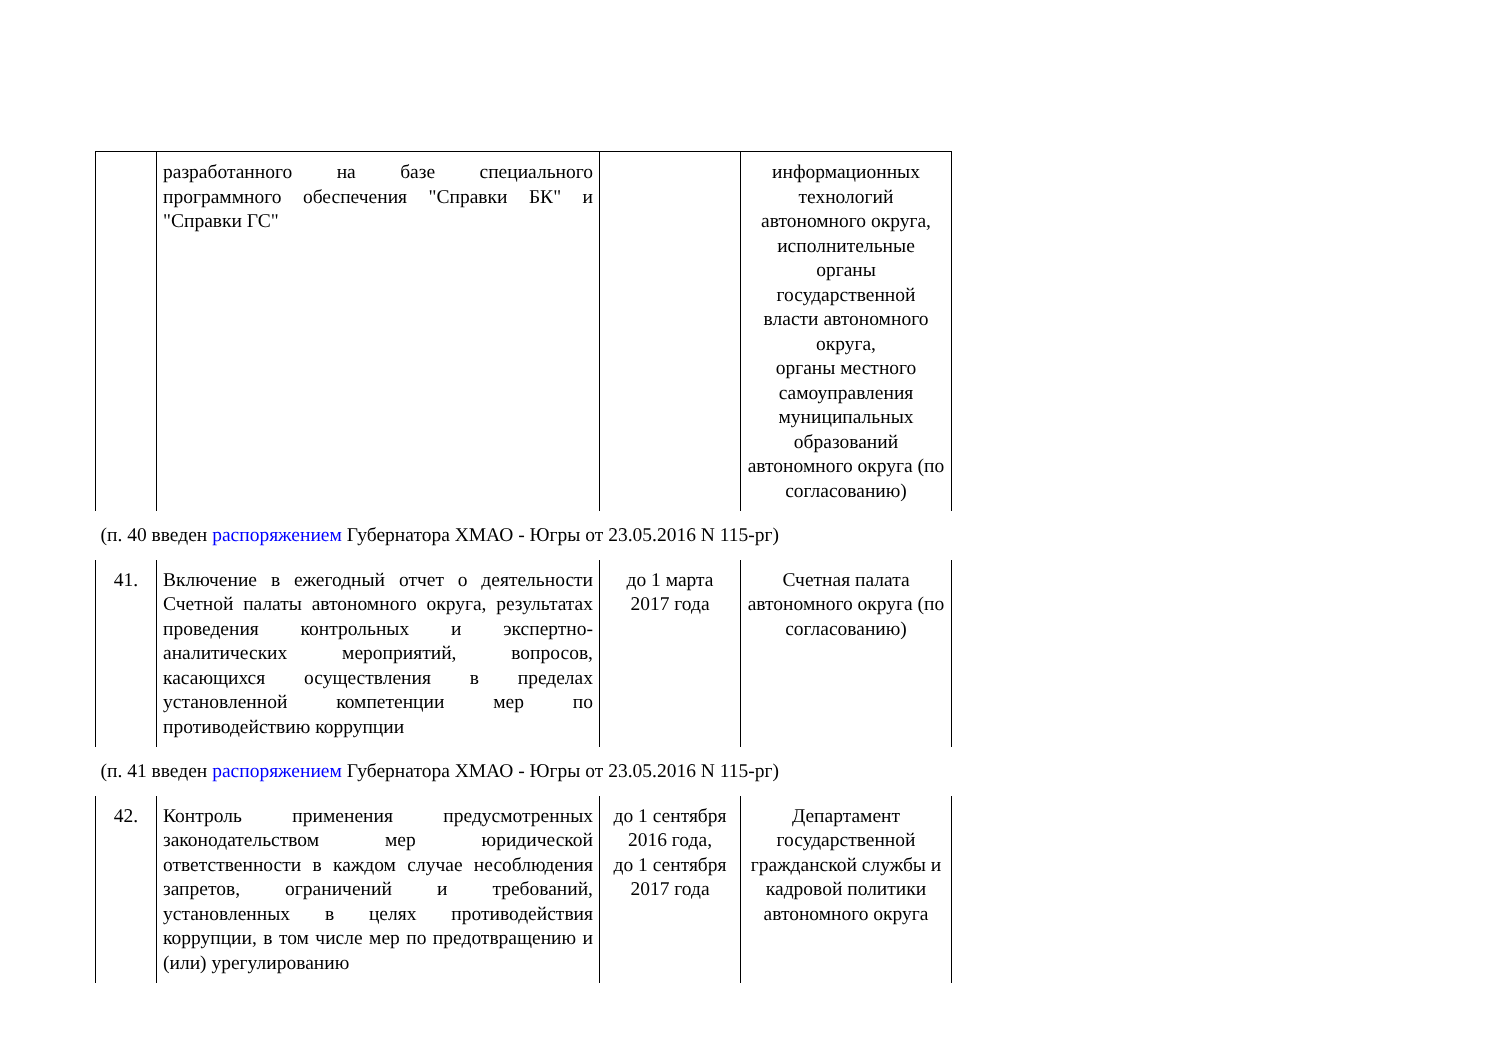| | разработанного на базе специального программного обеспечения "Справки БК" и "Справки ГС" | | информационных технологий автономного округа, исполнительные органы государственной власти автономного округа, органы местного самоуправления муниципальных образований автономного округа (по согласованию) |
| (п. 40 введен распоряжением Губернатора ХМАО - Югры от 23.05.2016 N 115-рг) | | | |
| 41. | Включение в ежегодный отчет о деятельности Счетной палаты автономного округа, результатах проведения контрольных и экспертно-аналитических мероприятий, вопросов, касающихся осуществления в пределах установленной компетенции мер по противодействию коррупции | до 1 марта 2017 года | Счетная палата автономного округа (по согласованию) |
| (п. 41 введен распоряжением Губернатора ХМАО - Югры от 23.05.2016 N 115-рг) | | | |
| 42. | Контроль применения предусмотренных законодательством мер юридической ответственности в каждом случае несоблюдения запретов, ограничений и требований, установленных в целях противодействия коррупции, в том числе мер по предотвращению и (или) урегулированию | до 1 сентября 2016 года, до 1 сентября 2017 года | Департамент государственной гражданской службы и кадровой политики автономного округа |